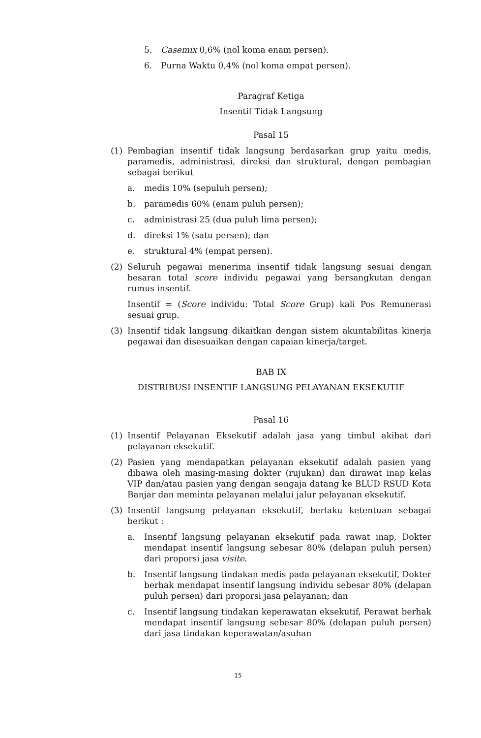5. Casemix 0,6% (nol koma enam persen).
6. Purna Waktu 0,4% (nol koma empat persen).
Paragraf Ketiga
Insentif Tidak Langsung
Pasal 15
(1) Pembagian insentif tidak langsung berdasarkan grup yaitu medis, paramedis, administrasi, direksi dan struktural, dengan pembagian sebagai berikut
a. medis 10% (sepuluh persen);
b. paramedis 60% (enam puluh persen);
c. administrasi 25 (dua puluh lima persen);
d. direksi 1% (satu persen); dan
e. struktural 4% (empat persen).
(2) Seluruh pegawai menerima insentif tidak langsung sesuai dengan besaran total score individu pegawai yang bersangkutan dengan rumus insentif.
Insentif = (Score individu: Total Score Grup) kali Pos Remunerasi sesuai grup.
(3) Insentif tidak langsung dikaitkan dengan sistem akuntabilitas kinerja pegawai dan disesuaikan dengan capaian kinerja/target.
BAB IX
DISTRIBUSI INSENTIF LANGSUNG PELAYANAN EKSEKUTIF
Pasal 16
(1) Insentif Pelayanan Eksekutif adalah jasa yang timbul akibat dari pelayanan eksekutif.
(2) Pasien yang mendapatkan pelayanan eksekutif adalah pasien yang dibawa oleh masing-masing dokter (rujukan) dan dirawat inap kelas VIP dan/atau pasien yang dengan sengaja datang ke BLUD RSUD Kota Banjar dan meminta pelayanan melalui jalur pelayanan eksekutif.
(3) Insentif langsung pelayanan eksekutif, berlaku ketentuan sebagai berikut :
a. Insentif langsung pelayanan eksekutif pada rawat inap, Dokter mendapat insentif langsung sebesar 80% (delapan puluh persen) dari proporsi jasa visite.
b. Insentif langsung tindakan medis pada pelayanan eksekutif, Dokter berhak mendapat insentif langsung individu sebesar 80% (delapan puluh persen) dari proporsi jasa pelayanan; dan
c. Insentif langsung tindakan keperawatan eksekutif, Perawat berhak mendapat insentif langsung sebesar 80% (delapan puluh persen) dari jasa tindakan keperawatan/asuhan
15